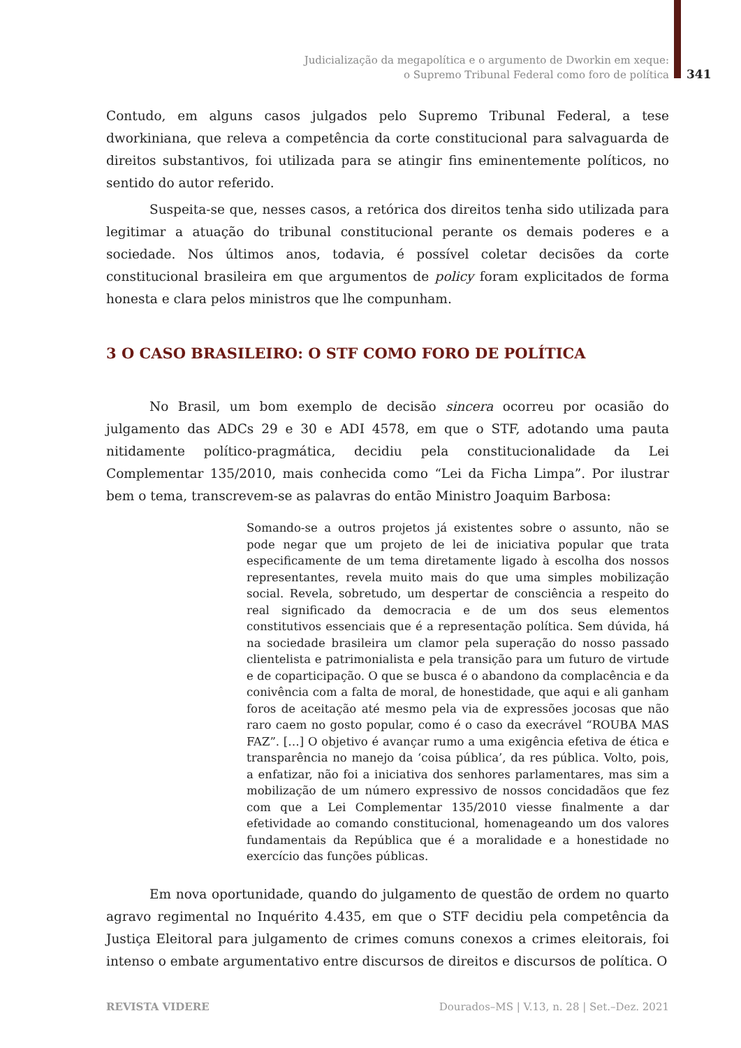Judicialização da megapolítica e o argumento de Dworkin em xeque:
o Supremo Tribunal Federal como foro de política
341
Contudo, em alguns casos julgados pelo Supremo Tribunal Federal, a tese dworkiniana, que releva a competência da corte constitucional para salvaguarda de direitos substantivos, foi utilizada para se atingir fins eminentemente políticos, no sentido do autor referido.
Suspeita-se que, nesses casos, a retórica dos direitos tenha sido utilizada para legitimar a atuação do tribunal constitucional perante os demais poderes e a sociedade. Nos últimos anos, todavia, é possível coletar decisões da corte constitucional brasileira em que argumentos de policy foram explicitados de forma honesta e clara pelos ministros que lhe compunham.
3 O CASO BRASILEIRO: O STF COMO FORO DE POLÍTICA
No Brasil, um bom exemplo de decisão sincera ocorreu por ocasião do julgamento das ADCs 29 e 30 e ADI 4578, em que o STF, adotando uma pauta nitidamente político-pragmática, decidiu pela constitucionalidade da Lei Complementar 135/2010, mais conhecida como “Lei da Ficha Limpa”. Por ilustrar bem o tema, transcrevem-se as palavras do então Ministro Joaquim Barbosa:
Somando-se a outros projetos já existentes sobre o assunto, não se pode negar que um projeto de lei de iniciativa popular que trata especificamente de um tema diretamente ligado à escolha dos nossos representantes, revela muito mais do que uma simples mobilização social. Revela, sobretudo, um despertar de consciência a respeito do real significado da democracia e de um dos seus elementos constitutivos essenciais que é a representação política. Sem dúvida, há na sociedade brasileira um clamor pela superação do nosso passado clientelista e patrimonialista e pela transição para um futuro de virtude e de coparticipação. O que se busca é o abandono da complacência e da conivência com a falta de moral, de honestidade, que aqui e ali ganham foros de aceitação até mesmo pela via de expressões jocosas que não raro caem no gosto popular, como é o caso da execrável “ROUBA MAS FAZ”. […] O objetivo é avançar rumo a uma exigência efetiva de ética e transparência no manejo da ‘coisa pública’, da res pública. Volto, pois, a enfatizar, não foi a iniciativa dos senhores parlamentares, mas sim a mobilização de um número expressivo de nossos concidadãos que fez com que a Lei Complementar 135/2010 viesse finalmente a dar efetividade ao comando constitucional, homenageando um dos valores fundamentais da República que é a moralidade e a honestidade no exercício das funções públicas.
Em nova oportunidade, quando do julgamento de questão de ordem no quarto agravo regimental no Inquérito 4.435, em que o STF decidiu pela competência da Justiça Eleitoral para julgamento de crimes comuns conexos a crimes eleitorais, foi intenso o embate argumentativo entre discursos de direitos e discursos de política. O
REVISTA VIDERE
Dourados–MS | V.13, n. 28 | Set.–Dez. 2021